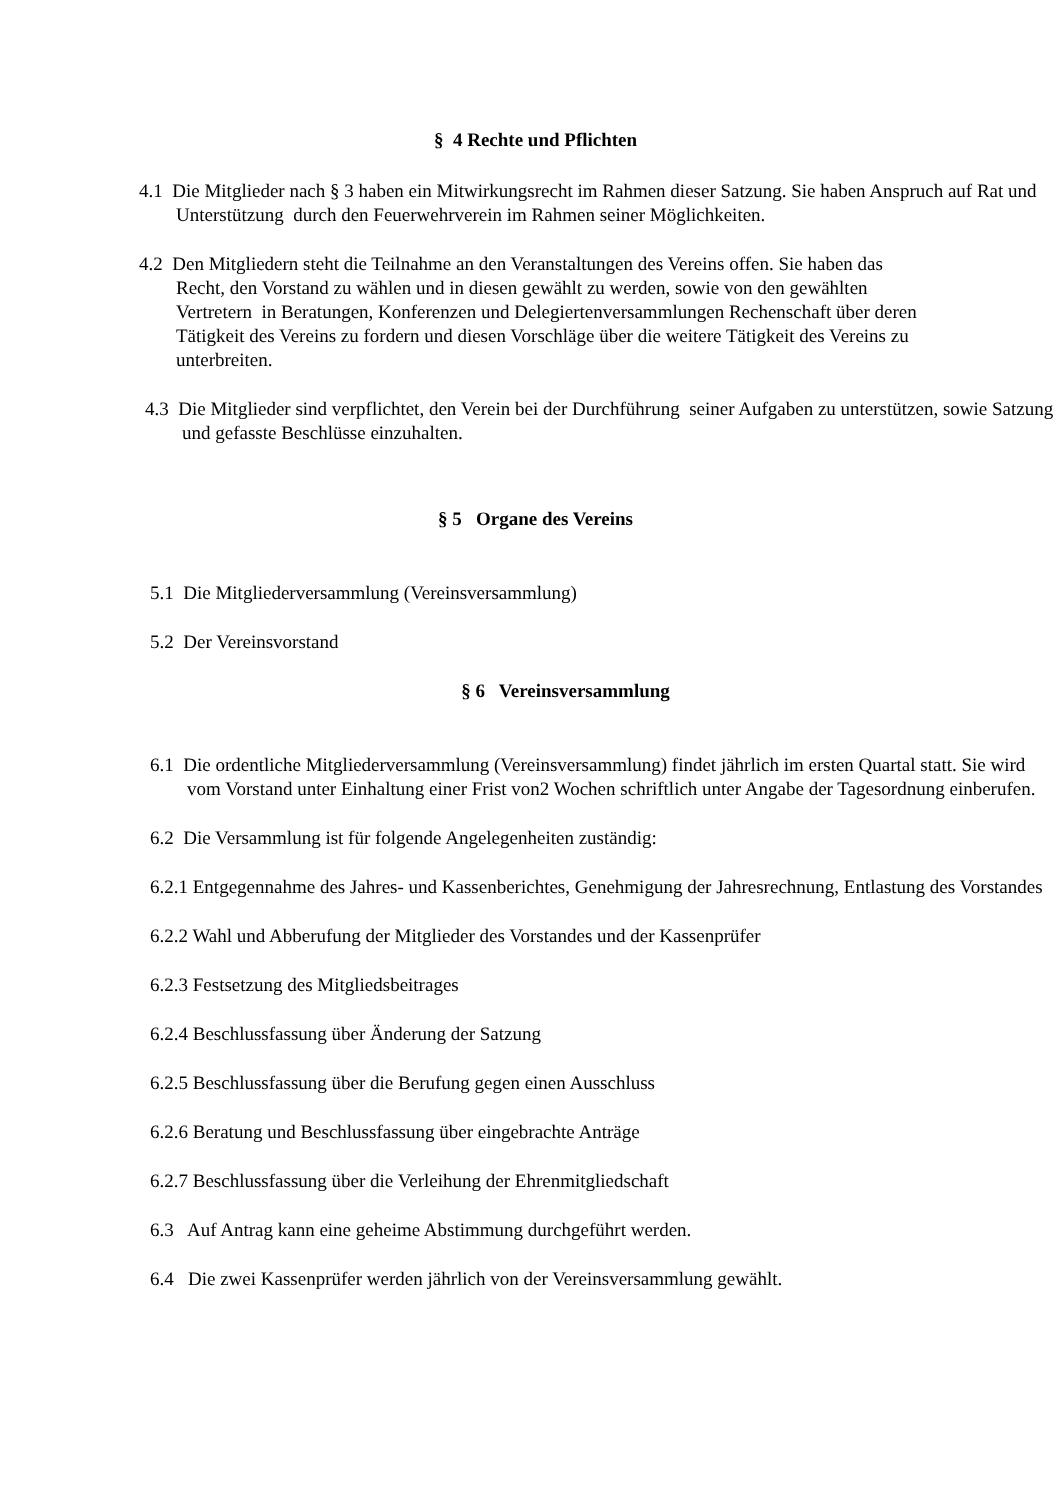§ 4 Rechte und Pflichten
4.1 Die Mitglieder nach § 3 haben ein Mitwirkungsrecht im Rahmen dieser Satzung. Sie haben Anspruch auf Rat und Unterstützung durch den Feuerwehrverein im Rahmen seiner Möglichkeiten.
4.2 Den Mitgliedern steht die Teilnahme an den Veranstaltungen des Vereins offen. Sie haben das Recht, den Vorstand zu wählen und in diesen gewählt zu werden, sowie von den gewählten Vertretern in Beratungen, Konferenzen und Delegiertenversammlungen Rechenschaft über deren Tätigkeit des Vereins zu fordern und diesen Vorschläge über die weitere Tätigkeit des Vereins zu unterbreiten.
4.3 Die Mitglieder sind verpflichtet, den Verein bei der Durchführung seiner Aufgaben zu unterstützen, sowie Satzung und gefasste Beschlüsse einzuhalten.
§ 5 Organe des Vereins
5.1 Die Mitgliederversammlung (Vereinsversammlung)
5.2 Der Vereinsvorstand
§ 6 Vereinsversammlung
6.1 Die ordentliche Mitgliederversammlung (Vereinsversammlung) findet jährlich im ersten Quartal statt. Sie wird vom Vorstand unter Einhaltung einer Frist von2 Wochen schriftlich unter Angabe der Tagesordnung einberufen.
6.2 Die Versammlung ist für folgende Angelegenheiten zuständig:
6.2.1 Entgegennahme des Jahres- und Kassenberichtes, Genehmigung der Jahresrechnung, Entlastung des Vorstandes
6.2.2 Wahl und Abberufung der Mitglieder des Vorstandes und der Kassenprüfer
6.2.3 Festsetzung des Mitgliedsbeitrages
6.2.4 Beschlussfassung über Änderung der Satzung
6.2.5 Beschlussfassung über die Berufung gegen einen Ausschluss
6.2.6 Beratung und Beschlussfassung über eingebrachte Anträge
6.2.7 Beschlussfassung über die Verleihung der Ehrenmitgliedschaft
6.3 Auf Antrag kann eine geheime Abstimmung durchgeführt werden.
6.4 Die zwei Kassenprüfer werden jährlich von der Vereinsversammlung gewählt.